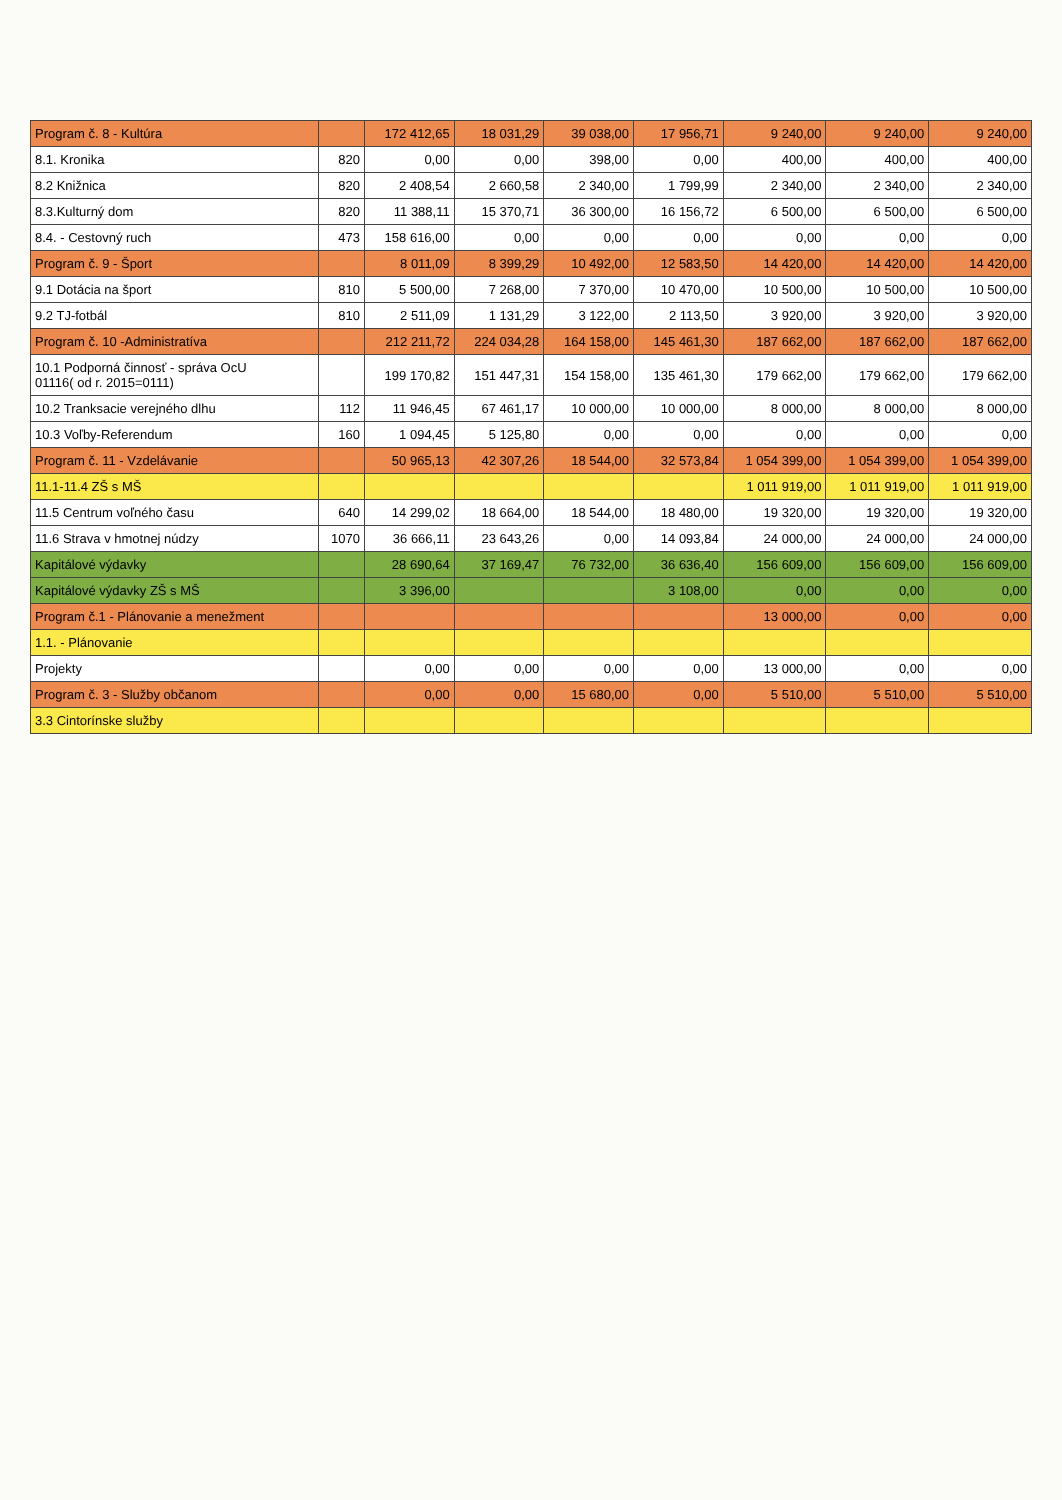| Program č. 8 - Kultúra | | 172 412,65 | 18 031,29 | 39 038,00 | 17 956,71 | 9 240,00 | 9 240,00 | 9 240,00 |
| 8.1. Kronika | 820 | 0,00 | 0,00 | 398,00 | 0,00 | 400,00 | 400,00 | 400,00 |
| 8.2 Knižnica | 820 | 2 408,54 | 2 660,58 | 2 340,00 | 1 799,99 | 2 340,00 | 2 340,00 | 2 340,00 |
| 8.3.Kulturný dom | 820 | 11 388,11 | 15 370,71 | 36 300,00 | 16 156,72 | 6 500,00 | 6 500,00 | 6 500,00 |
| 8.4. - Cestovný ruch | 473 | 158 616,00 | 0,00 | 0,00 | 0,00 | 0,00 | 0,00 | 0,00 |
| Program č. 9 - Šport | | 8 011,09 | 8 399,29 | 10 492,00 | 12 583,50 | 14 420,00 | 14 420,00 | 14 420,00 |
| 9.1 Dotácia na šport | 810 | 5 500,00 | 7 268,00 | 7 370,00 | 10 470,00 | 10 500,00 | 10 500,00 | 10 500,00 |
| 9.2 TJ-fotbál | 810 | 2 511,09 | 1 131,29 | 3 122,00 | 2 113,50 | 3 920,00 | 3 920,00 | 3 920,00 |
| Program č. 10 -Administratíva | | 212 211,72 | 224 034,28 | 164 158,00 | 145 461,30 | 187 662,00 | 187 662,00 | 187 662,00 |
| 10.1 Podporná činnosť - správa OcU 01116( od r. 2015=0111) | | 199 170,82 | 151 447,31 | 154 158,00 | 135 461,30 | 179 662,00 | 179 662,00 | 179 662,00 |
| 10.2 Tranksacie verejného dlhu | 112 | 11 946,45 | 67 461,17 | 10 000,00 | 10 000,00 | 8 000,00 | 8 000,00 | 8 000,00 |
| 10.3 Voľby-Referendum | 160 | 1 094,45 | 5 125,80 | 0,00 | 0,00 | 0,00 | 0,00 | 0,00 |
| Program č. 11 - Vzdelávanie | | 50 965,13 | 42 307,26 | 18 544,00 | 32 573,84 | 1 054 399,00 | 1 054 399,00 | 1 054 399,00 |
| 11.1-11.4 ZŠ s MŠ | | | | | | 1 011 919,00 | 1 011 919,00 | 1 011 919,00 |
| 11.5 Centrum voľného času | 640 | 14 299,02 | 18 664,00 | 18 544,00 | 18 480,00 | 19 320,00 | 19 320,00 | 19 320,00 |
| 11.6 Strava v hmotnej núdzy | 1070 | 36 666,11 | 23 643,26 | 0,00 | 14 093,84 | 24 000,00 | 24 000,00 | 24 000,00 |
| Kapitálové výdavky | | 28 690,64 | 37 169,47 | 76 732,00 | 36 636,40 | 156 609,00 | 156 609,00 | 156 609,00 |
| Kapitálové výdavky ZŠ s MŠ | | 3 396,00 | | | 3 108,00 | 0,00 | 0,00 | 0,00 |
| Program č.1 - Plánovanie a menežment | | | | | | 13 000,00 | 0,00 | 0,00 |
| 1.1. - Plánovanie | | | | | | | | |
| Projekty | | 0,00 | 0,00 | 0,00 | 0,00 | 13 000,00 | 0,00 | 0,00 |
| Program č. 3 - Služby občanom | | 0,00 | 0,00 | 15 680,00 | 0,00 | 5 510,00 | 5 510,00 | 5 510,00 |
| 3.3 Cintorínske služby | | | | | | | | |